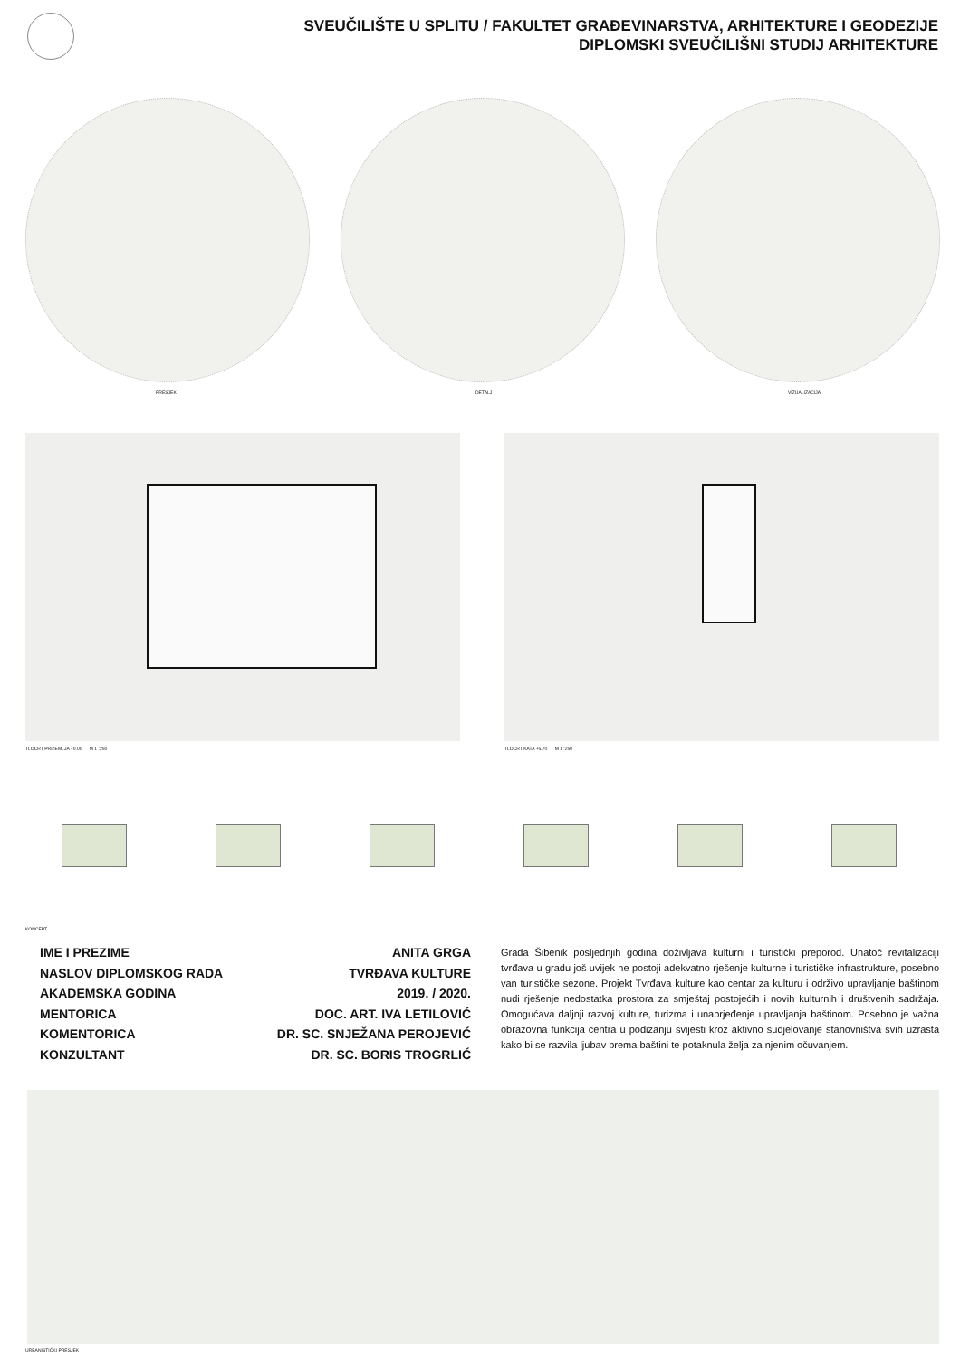SVEUČILIŠTE U SPLITU / FAKULTET GRAĐEVINARSTVA, ARHITEKTURE I GEODEZIJE
DIPLOMSKI SVEUČILIŠNI STUDIJ ARHITEKTURE
PRESJEK DETALJ VIZUALIZACIJA
TLOCRT PRIZEMLJA +0.00 M 1 :250
TLOCRT KATA +5.70 M 1 :250
KONCEPT
IME I PREZIME ANITA GRGA
NASLOV DIPLOMSKOG RADA TVRĐAVA KULTURE
AKADEMSKA GODINA 2019. / 2020.
MENTORICA DOC. ART. IVA LETILOVIĆ
KOMENTORICA DR. SC. SNJEŽANA PEROJEVIĆ
KONZULTANT DR. SC. BORIS TROGRLIĆ
Grada Šibenik posljednjih godina doživljava kulturni i turistički preporod. Unatoč revitalizaciji tvrđava u gradu još uvijek ne postoji adekvatno rješenje kulturne i turističke infrastrukture, posebno van turističke sezone. Projekt Tvrđava kulture kao centar za kulturu i održivo upravljanje baštinom nudi rješenje nedostatka prostora za smještaj postojećih i novih kulturnih i društvenih sadržaja. Omogućava daljnji razvoj kulture, turizma i unaprjeđenje upravljanja baštinom. Posebno je važna obrazovna funkcija centra u podizanju svijesti kroz aktivno sudjelovanje stanovništva svih uzrasta kako bi se razvila ljubav prema baštini te potaknula želja za njenim očuvanjem.
URBANISTIČKI PRESJEK